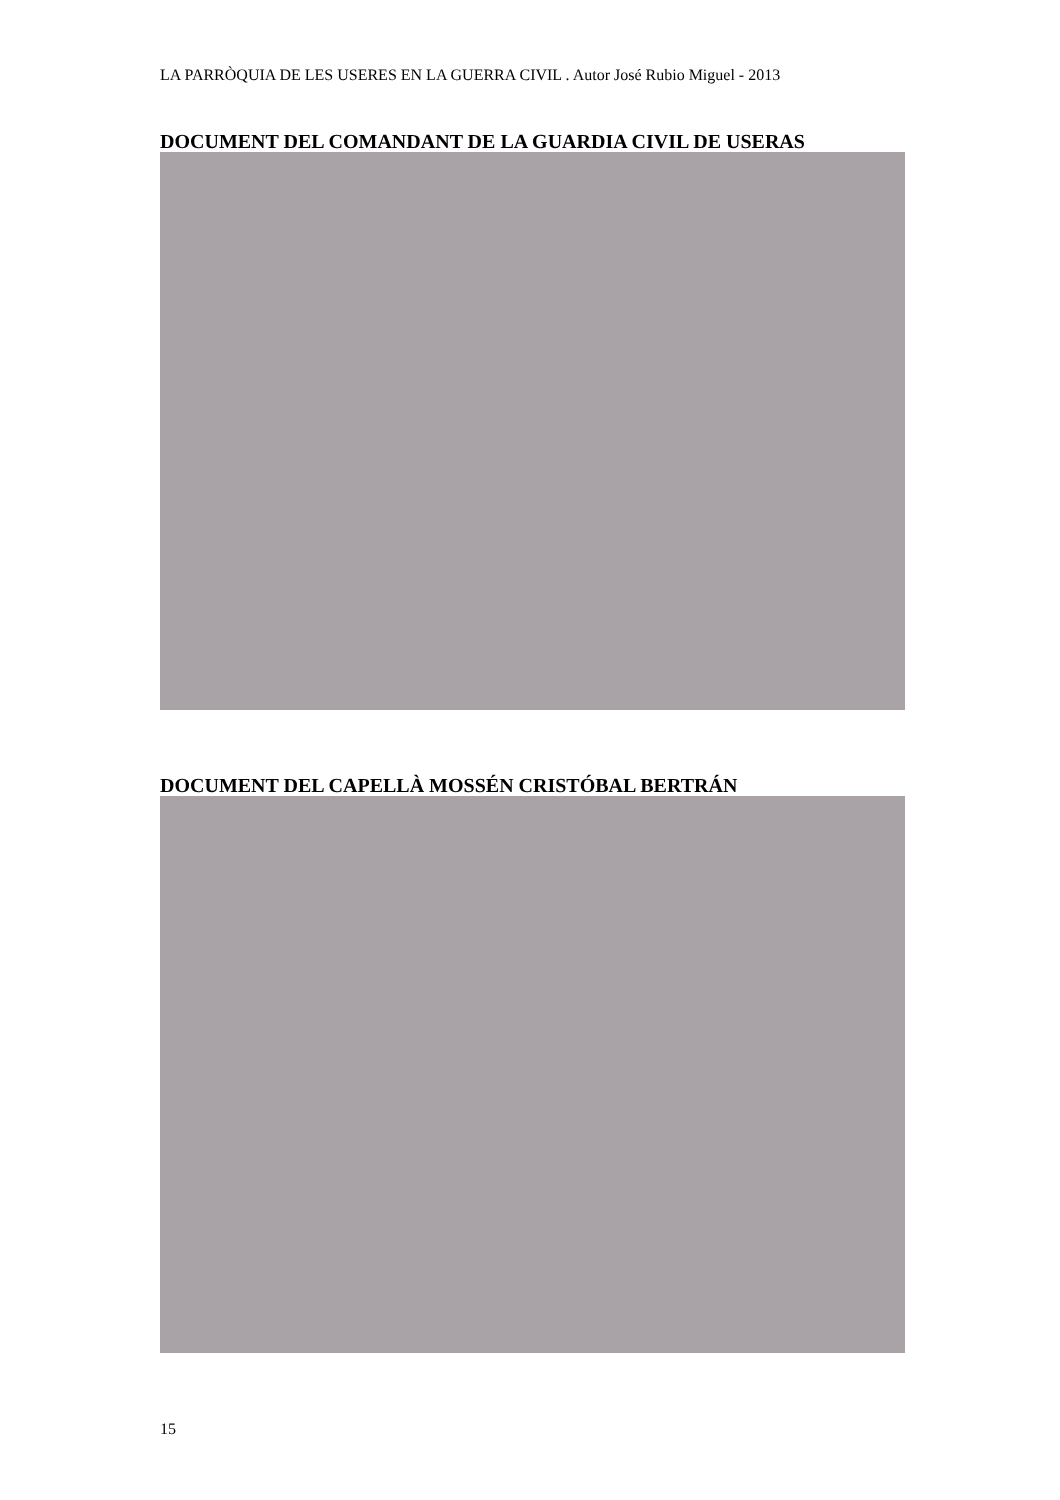LA PARRÒQUIA DE LES USERES EN LA GUERRA CIVIL . Autor José Rubio Miguel - 2013
DOCUMENT DEL COMANDANT DE LA GUARDIA CIVIL DE USERAS
DOCUMENT DEL CAPELLÀ MOSSÉN CRISTÓBAL BERTRÁN
15